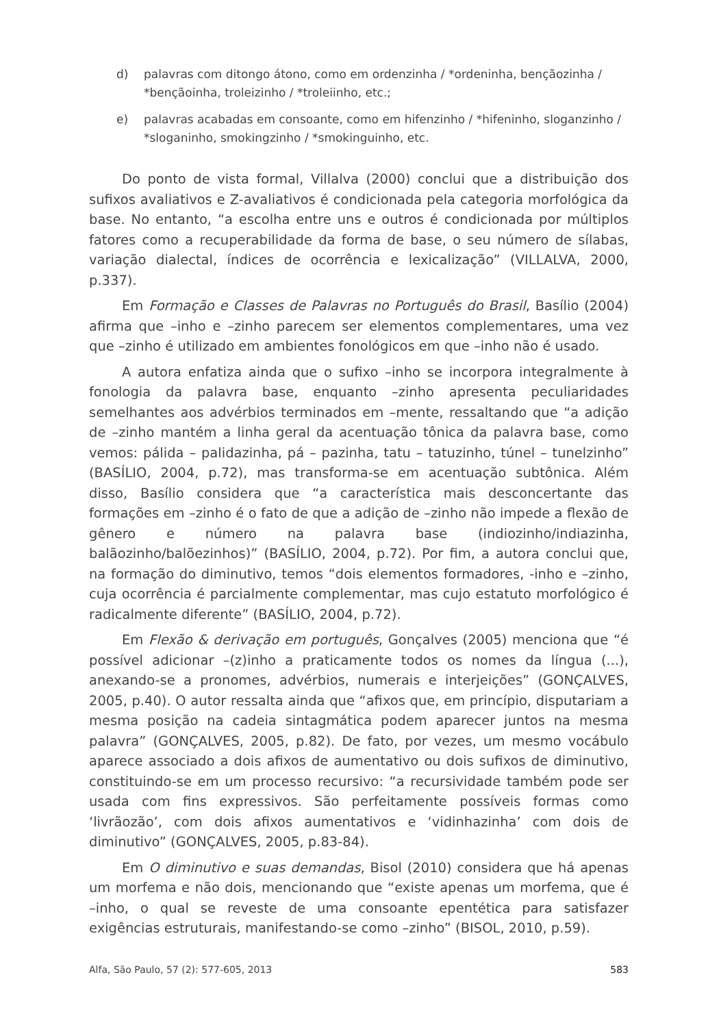d) palavras com ditongo átono, como em ordenzinha / *ordeninha, bençãozinha / *bençãoinha, troleizinho / *troleiinho, etc.;
e) palavras acabadas em consoante, como em hifenzinho / *hifeninho, sloganzinho / *sloganinho, smokingzinho / *smokinguinho, etc.
Do ponto de vista formal, Villalva (2000) conclui que a distribuição dos sufixos avaliativos e Z-avaliativos é condicionada pela categoria morfológica da base. No entanto, “a escolha entre uns e outros é condicionada por múltiplos fatores como a recuperabilidade da forma de base, o seu número de sílabas, variação dialectal, índices de ocorrência e lexicalização” (VILLALVA, 2000, p.337).
Em Formação e Classes de Palavras no Português do Brasil, Basílio (2004) afirma que –inho e –zinho parecem ser elementos complementares, uma vez que –zinho é utilizado em ambientes fonológicos em que –inho não é usado.
A autora enfatiza ainda que o sufixo –inho se incorpora integralmente à fonologia da palavra base, enquanto –zinho apresenta peculiaridades semelhantes aos advérbios terminados em –mente, ressaltando que “a adição de –zinho mantém a linha geral da acentuação tônica da palavra base, como vemos: pálida – palidazinha, pá – pazinha, tatu – tatuzinho, túnel – tunelzinho” (BASÍLIO, 2004, p.72), mas transforma-se em acentuação subtônica. Além disso, Basílio considera que “a característica mais desconcertante das formações em –zinho é o fato de que a adição de –zinho não impede a flexão de gênero e número na palavra base (indiozinho/indiazinha, balãozinho/balõezinhos)” (BASÍLIO, 2004, p.72). Por fim, a autora conclui que, na formação do diminutivo, temos “dois elementos formadores, -inho e –zinho, cuja ocorrência é parcialmente complementar, mas cujo estatuto morfológico é radicalmente diferente” (BASÍLIO, 2004, p.72).
Em Flexão & derivação em português, Gonçalves (2005) menciona que “é possível adicionar –(z)inho a praticamente todos os nomes da língua (...), anexando-se a pronomes, advérbios, numerais e interjeições” (GONÇALVES, 2005, p.40). O autor ressalta ainda que “afixos que, em princípio, disputariam a mesma posição na cadeia sintagmática podem aparecer juntos na mesma palavra” (GONÇALVES, 2005, p.82). De fato, por vezes, um mesmo vocábulo aparece associado a dois afixos de aumentativo ou dois sufixos de diminutivo, constituindo-se em um processo recursivo: “a recursividade também pode ser usada com fins expressivos. São perfeitamente possíveis formas como ‘livrãozão’, com dois afixos aumentativos e ‘vidinhazinha’ com dois de diminutivo” (GONÇALVES, 2005, p.83-84).
Em O diminutivo e suas demandas, Bisol (2010) considera que há apenas um morfema e não dois, mencionando que “existe apenas um morfema, que é –inho, o qual se reveste de uma consoante epentética para satisfazer exigências estruturais, manifestando-se como –zinho” (BISOL, 2010, p.59).
Alfa, São Paulo, 57 (2): 577-605, 2013 583